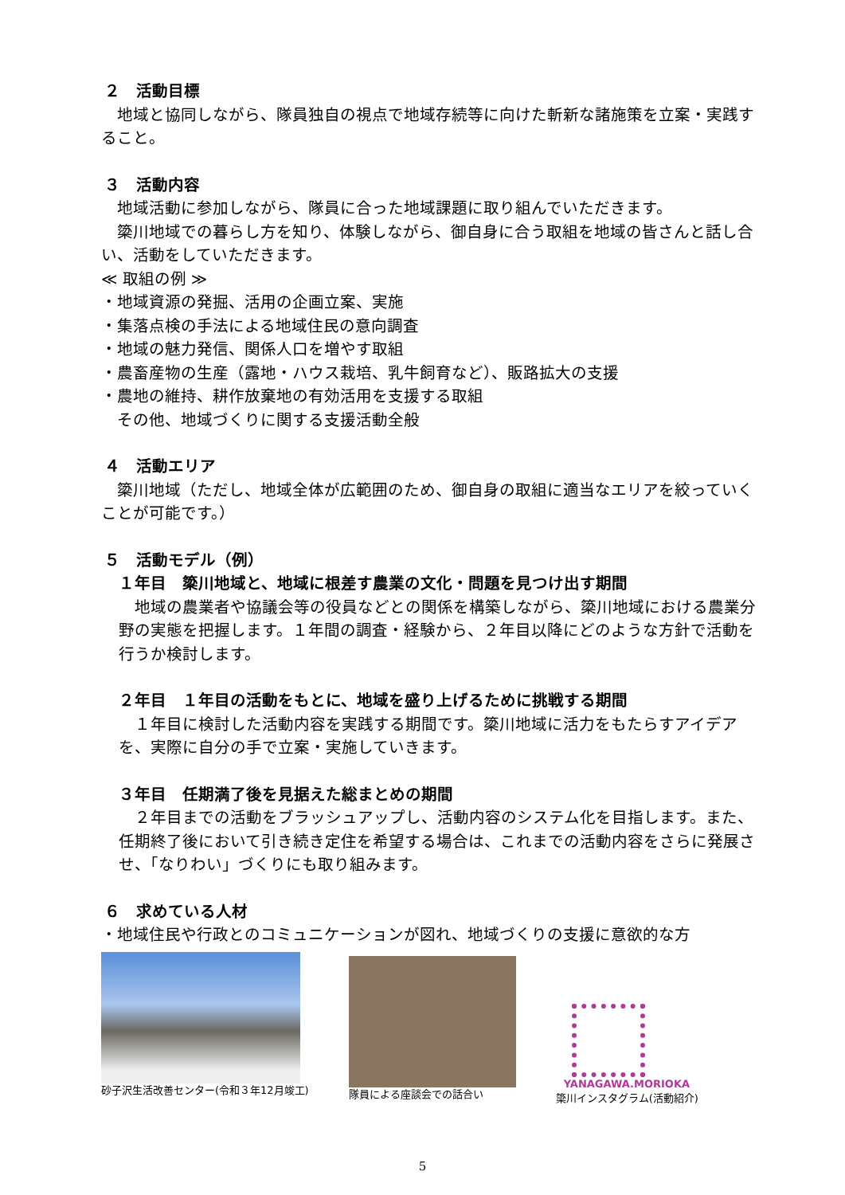２　活動目標
　地域と協同しながら、隊員独自の視点で地域存続等に向けた斬新な諸施策を立案・実践すること。
３　活動内容
　地域活動に参加しながら、隊員に合った地域課題に取り組んでいただきます。
　簗川地域での暮らし方を知り、体験しながら、御自身に合う取組を地域の皆さんと話し合い、活動をしていただきます。
≪ 取組の例 ≫
・地域資源の発掘、活用の企画立案、実施
・集落点検の手法による地域住民の意向調査
・地域の魅力発信、関係人口を増やす取組
・農畜産物の生産（露地・ハウス栽培、乳牛飼育など）、販路拡大の支援
・農地の維持、耕作放棄地の有効活用を支援する取組
　その他、地域づくりに関する支援活動全般
４　活動エリア
　簗川地域（ただし、地域全体が広範囲のため、御自身の取組に適当なエリアを絞っていくことが可能です。）
５　活動モデル（例）
１年目　簗川地域と、地域に根差す農業の文化・問題を見つけ出す期間
　地域の農業者や協議会等の役員などとの関係を構築しながら、簗川地域における農業分野の実態を把握します。１年間の調査・経験から、２年目以降にどのような方針で活動を行うか検討します。
２年目　１年目の活動をもとに、地域を盛り上げるために挑戦する期間
　１年目に検討した活動内容を実践する期間です。簗川地域に活力をもたらすアイデアを、実際に自分の手で立案・実施していきます。
３年目　任期満了後を見据えた総まとめの期間
　２年目までの活動をブラッシュアップし、活動内容のシステム化を目指します。また、任期終了後において引き続き定住を希望する場合は、これまでの活動内容をさらに発展させ、「なりわい」づくりにも取り組みます。
６　求めている人材
・地域住民や行政とのコミュニケーションが図れ、地域づくりの支援に意欲的な方
砂子沢生活改善センター(令和３年12月竣工)
隊員による座談会での話合い
YANAGAWA.MORIOKA
簗川インスタグラム(活動紹介)
5